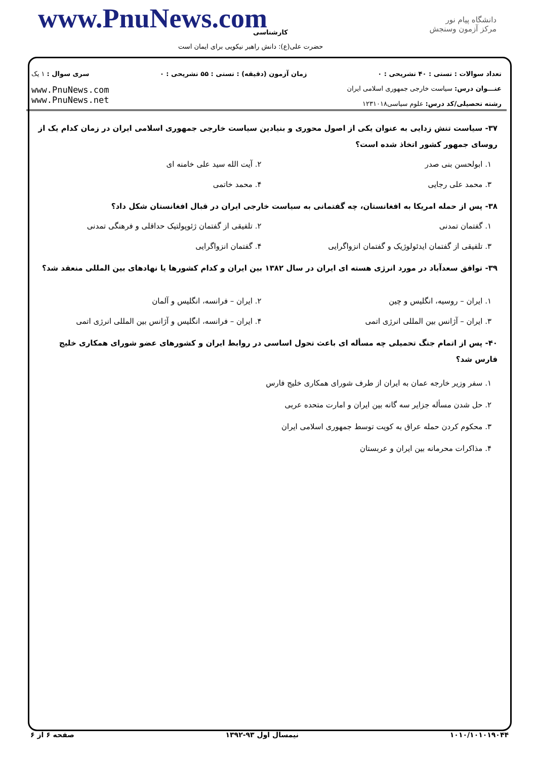www.PnuNews.com کارشناسی
حضرت علی(ع): دانش راهبر نیکویی برای ایمان است
دانشگاه پیام نور
مرکز آزمون وسنجش
تعداد سوالات : تستی : ۴۰ تشریحی : ۰ زمان آزمون (دقیقه) : تستی : ۵۵ تشریحی : ۰ سری سوال : ۱ یک
عنـــوان درس: سیاست خارجی جمهوری اسلامی ایران
رشته تحصیلی/کد درس: علوم سیاسی۱۲۳۱۰۱۸
www.PnuNews.com
www.PnuNews.net
۳۷- سیاست تنش زدایی به عنوان یکی از اصول محوری و بنیادین سیاست خارجی جمهوری اسلامی ایران در زمان کدام یک از روسای جمهور کشور اتخاذ شده است؟
۱. ابولحسن بنی صدر
۲. آیت الله سید علی خامنه ای
۳. محمد علی رجایی
۴. محمد خاتمی
۳۸- پس از حمله امریکا به افغانستان، چه گفتمانی به سیاست خارجی ایران در قبال افغانستان شکل داد؟
۱. گفتمان تمدنی
۲. تلفیقی از گفتمان ژئوپولتیک حداقلی و فرهنگی تمدنی
۳. تلفیقی از گفتمان ایدئولوژیک و گفتمان انزواگرایی
۴. گفتمان انزواگرایی
۳۹- توافق سعدآباد در مورد انرژی هسته ای ایران در سال ۱۳۸۲ بین ایران و کدام کشورها یا نهادهای بین المللی منعقد شد؟
۱. ایران – روسیه، انگلیس و چین
۲. ایران – فرانسه، انگلیس و آلمان
۳. ایران – آژانس بین المللی انرژی اتمی
۴. ایران – فرانسه، انگلیس و آژانس بین المللی انرژی اتمی
۴۰- پس از اتمام جنگ تحمیلی چه مسأله ای باعث تحول اساسی در روابط ایران و کشورهای عضو شورای همکاری خلیج فارس شد؟
۱. سفر وزیر خارجه عمان به ایران از طرف شورای همکاری خلیج فارس
۲. حل شدن مسأله جزایر سه گانه بین ایران و امارت متحده عربی
۳. محکوم کردن حمله عراق به کویت توسط جمهوری اسلامی ایران
۴. مذاکرات محرمانه بین ایران و عربستان
۱۰۱۰/۱۰۱۰۱۹۰۴۴ نیمسال اول ۹۳-۱۳۹۲ صفحه ۶ از ۶